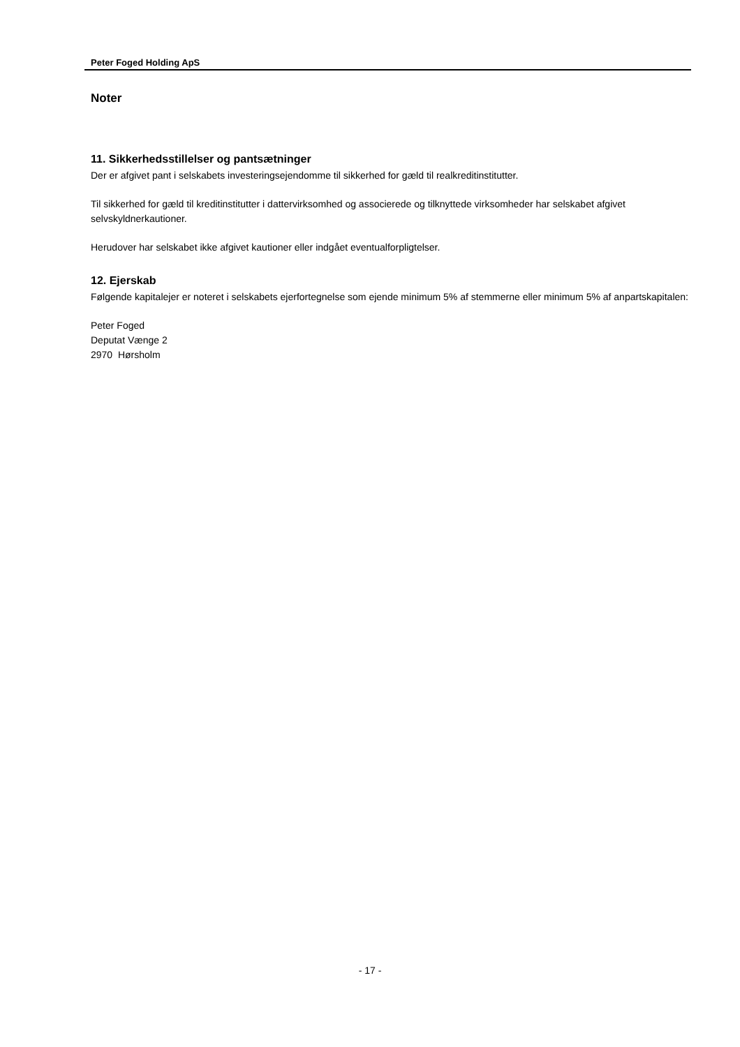Peter Foged Holding ApS
Noter
11. Sikkerhedsstillelser og pantsætninger
Der er afgivet pant i selskabets investeringsejendomme til sikkerhed for gæld til realkreditinstitutter.
Til sikkerhed for gæld til kreditinstitutter i dattervirksomhed og associerede og tilknyttede virksomheder har selskabet afgivet selvskyldnerkautioner.
Herudover har selskabet ikke afgivet kautioner eller indgået eventualforpligtelser.
12. Ejerskab
Følgende kapitalejer er noteret i selskabets ejerfortegnelse som ejende minimum 5% af stemmerne eller minimum 5% af anpartskapitalen:
Peter Foged
Deputat Vænge 2
2970 Hørsholm
- 17 -